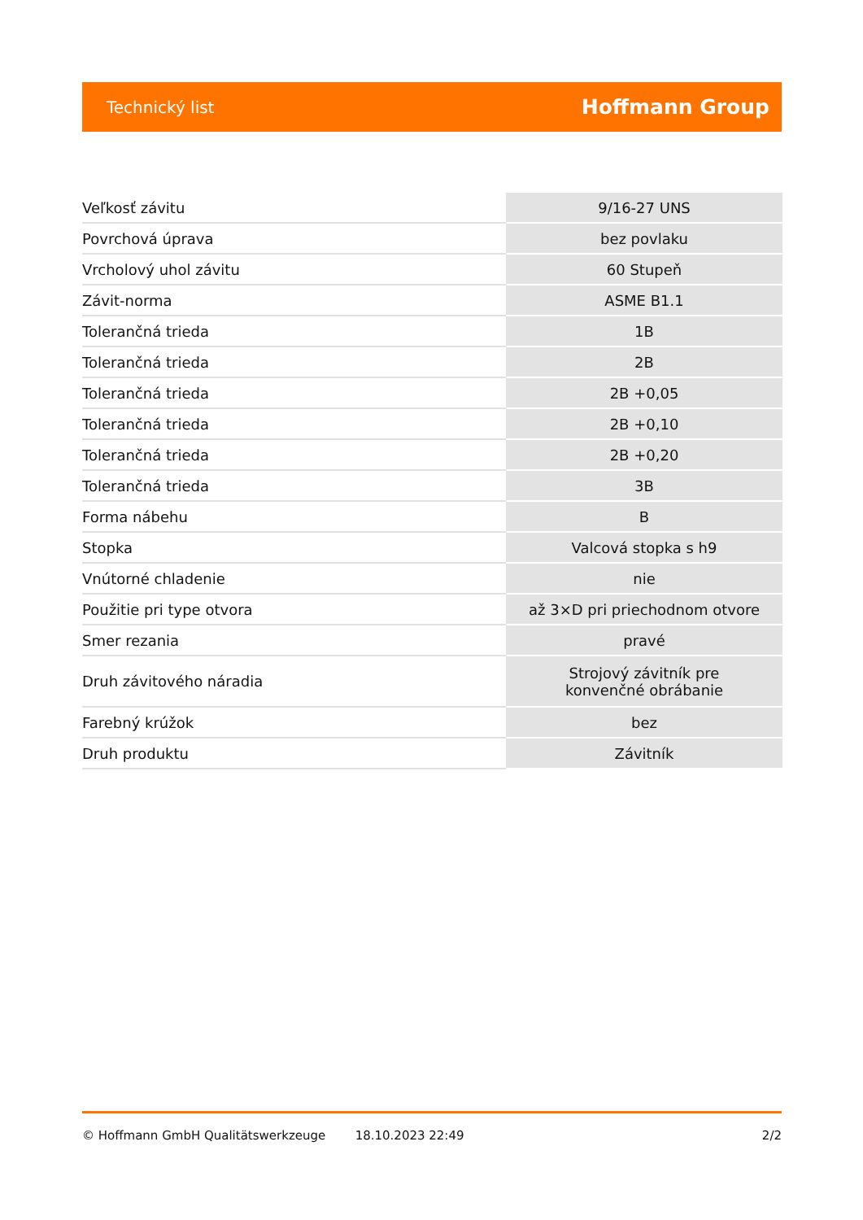Technický list Hoffmann Group
| Veľkosť závitu | 9/16-27 UNS |
| Povrchová úprava | bez povlaku |
| Vrcholový uhol závitu | 60 Stupeň |
| Závit-norma | ASME B1.1 |
| Tolerančná trieda | 1B |
| Tolerančná trieda | 2B |
| Tolerančná trieda | 2B +0,05 |
| Tolerančná trieda | 2B +0,10 |
| Tolerančná trieda | 2B +0,20 |
| Tolerančná trieda | 3B |
| Forma nábehu | B |
| Stopka | Valcová stopka s h9 |
| Vnútorné chladenie | nie |
| Použitie pri type otvora | až 3×D pri priechodnom otvore |
| Smer rezania | pravé |
| Druh závitového náradia | Strojový závitník pre konvenčné obrábanie |
| Farebný krúžok | bez |
| Druh produktu | Závitník |
© Hoffmann GmbH Qualitätswerkzeuge 18.10.2023 22:49 2/2